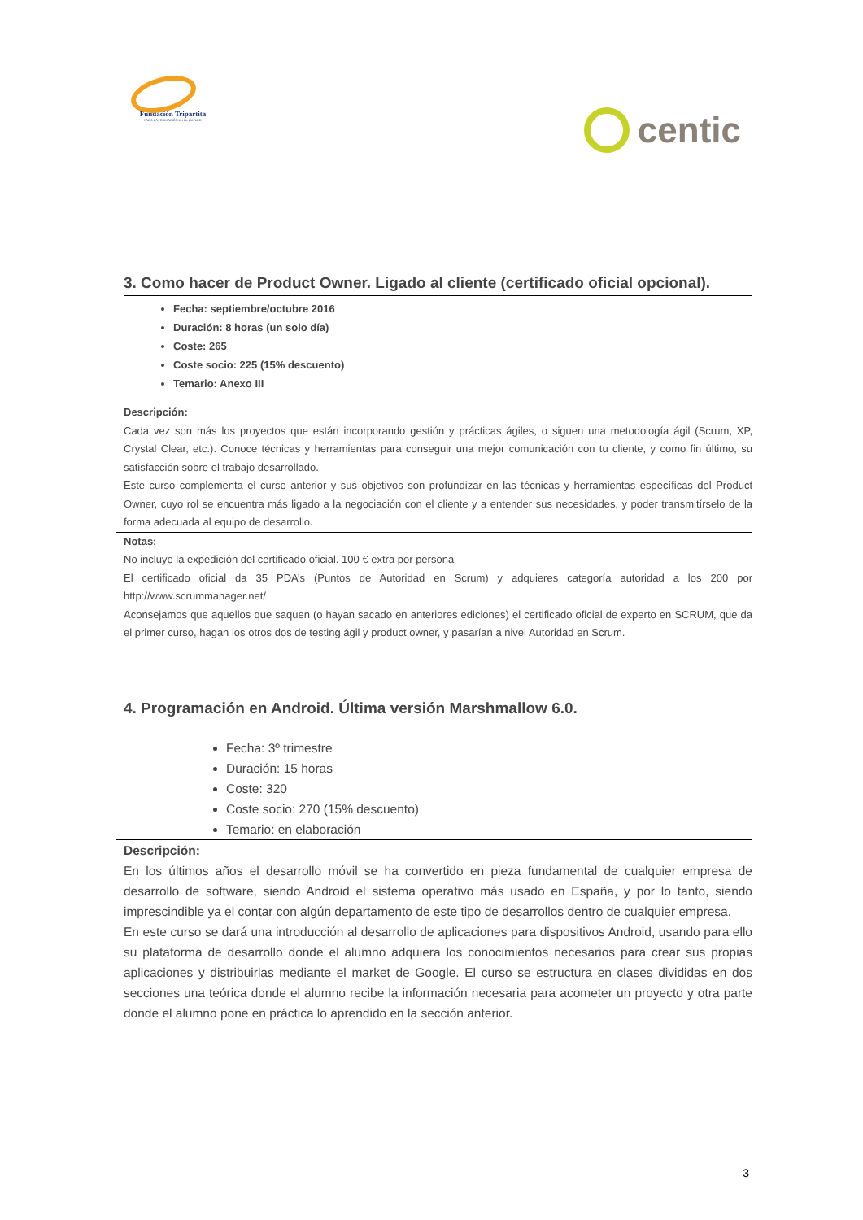Fundación Tripartita
PARA LA FORMACIÓN EN EL EMPLEO
centic
3. Como hacer de Product Owner. Ligado al cliente (certificado oficial opcional).
Fecha: septiembre/octubre 2016
Duración: 8 horas (un solo día)
Coste: 265
Coste socio: 225 (15% descuento)
Temario: Anexo III
Descripción:
Cada vez son más los proyectos que están incorporando gestión y prácticas ágiles, o siguen una metodología ágil (Scrum, XP, Crystal Clear, etc.). Conoce técnicas y herramientas para conseguir una mejor comunicación con tu cliente, y como fin último, su satisfacción sobre el trabajo desarrollado.
Este curso complementa el curso anterior y sus objetivos son profundizar en las técnicas y herramientas específicas del Product Owner, cuyo rol se encuentra más ligado a la negociación con el cliente y a entender sus necesidades, y poder transmitírselo de la forma adecuada al equipo de desarrollo.
Notas:
No incluye la expedición del certificado oficial. 100 € extra por persona
El certificado oficial da 35 PDA’s (Puntos de Autoridad en Scrum) y adquieres categoría autoridad a los 200 por http://www.scrummanager.net/
Aconsejamos que aquellos que saquen (o hayan sacado en anteriores ediciones) el certificado oficial de experto en SCRUM, que da el primer curso, hagan los otros dos de testing ágil y product owner, y pasarían a nivel Autoridad en Scrum.
4. Programación en Android. Última versión Marshmallow 6.0.
Fecha: 3º trimestre
Duración: 15 horas
Coste: 320
Coste socio: 270 (15% descuento)
Temario: en elaboración
Descripción:
En los últimos años el desarrollo móvil se ha convertido en pieza fundamental de cualquier empresa de desarrollo de software, siendo Android el sistema operativo más usado en España, y por lo tanto, siendo imprescindible ya el contar con algún departamento de este tipo de desarrollos dentro de cualquier empresa.
En este curso se dará una introducción al desarrollo de aplicaciones para dispositivos Android, usando para ello su plataforma de desarrollo donde el alumno adquiera los conocimientos necesarios para crear sus propias aplicaciones y distribuirlas mediante el market de Google. El curso se estructura en clases divididas en dos secciones una teórica donde el alumno recibe la información necesaria para acometer un proyecto y otra parte donde el alumno pone en práctica lo aprendido en la sección anterior.
3